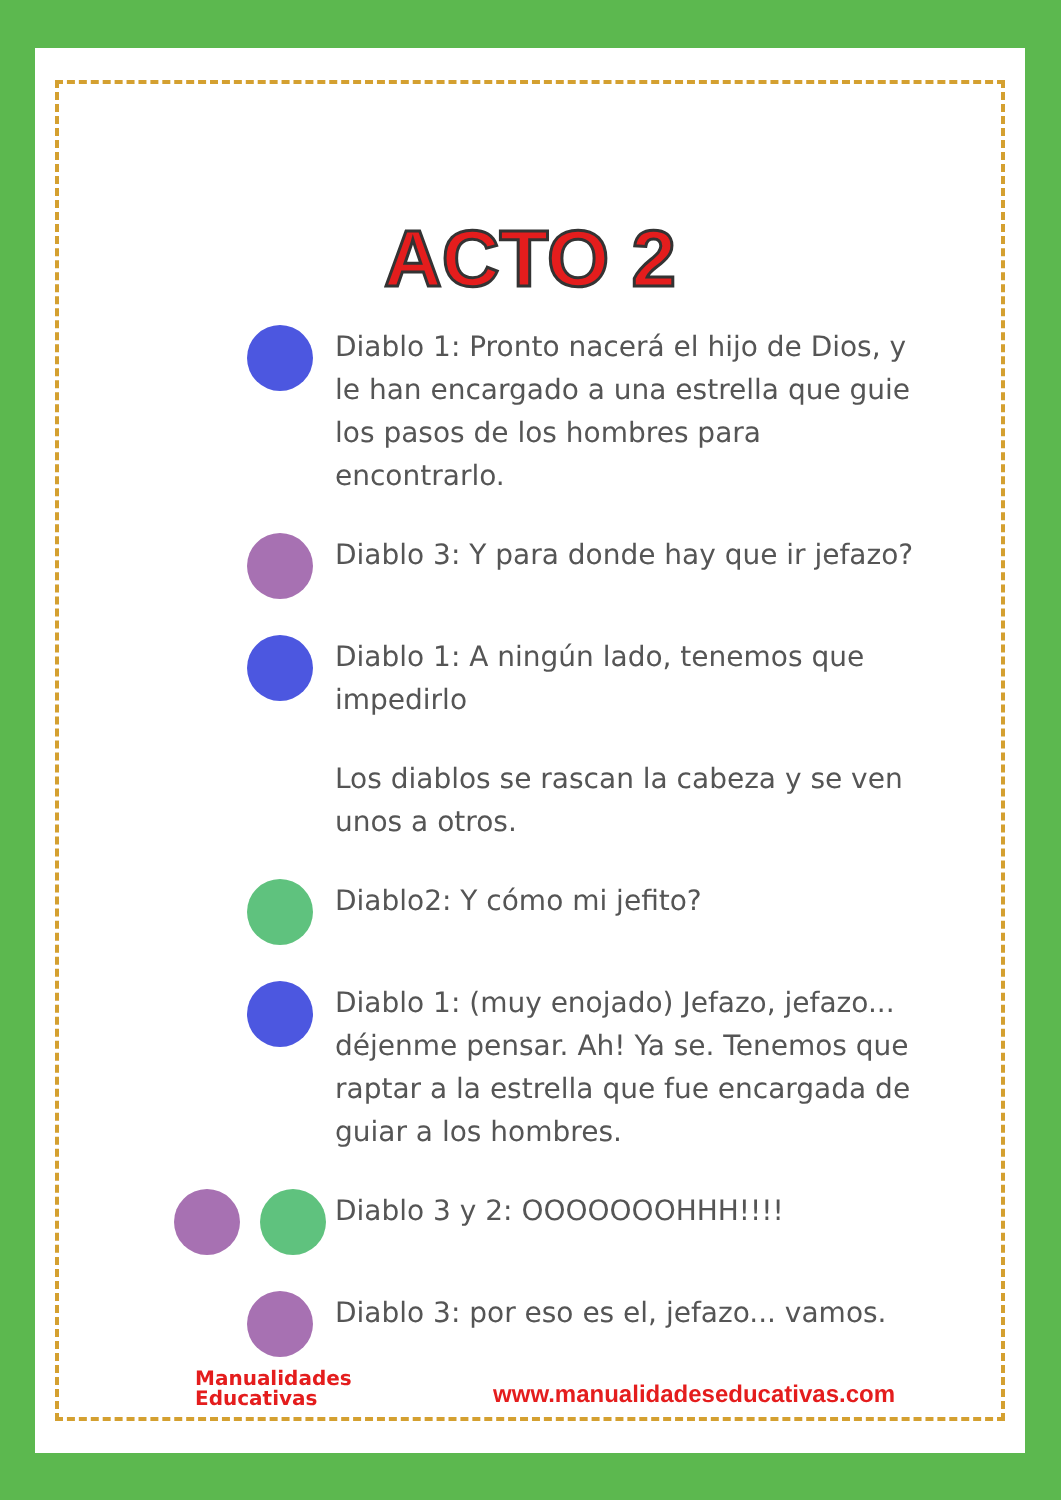ACTO 2
Diablo 1: Pronto nacerá el hijo de Dios, y le han encargado a una estrella que guie los pasos de los hombres para encontrarlo.
Diablo 3: Y para donde hay que ir jefazo?
Diablo 1: A ningún lado, tenemos que impedirlo
Los diablos se rascan la cabeza y se ven unos a otros.
Diablo2: Y cómo mi jefito?
Diablo 1: (muy enojado) Jefazo, jefazo... déjenme pensar. Ah! Ya se. Tenemos que raptar a la estrella que fue encargada de guiar a los hombres.
Diablo 3 y 2: OOOOOOOHHH!!!!
Diablo 3: por eso es el, jefazo... vamos.
Manualidades
Educativas
www.manualidadeseducativas.com